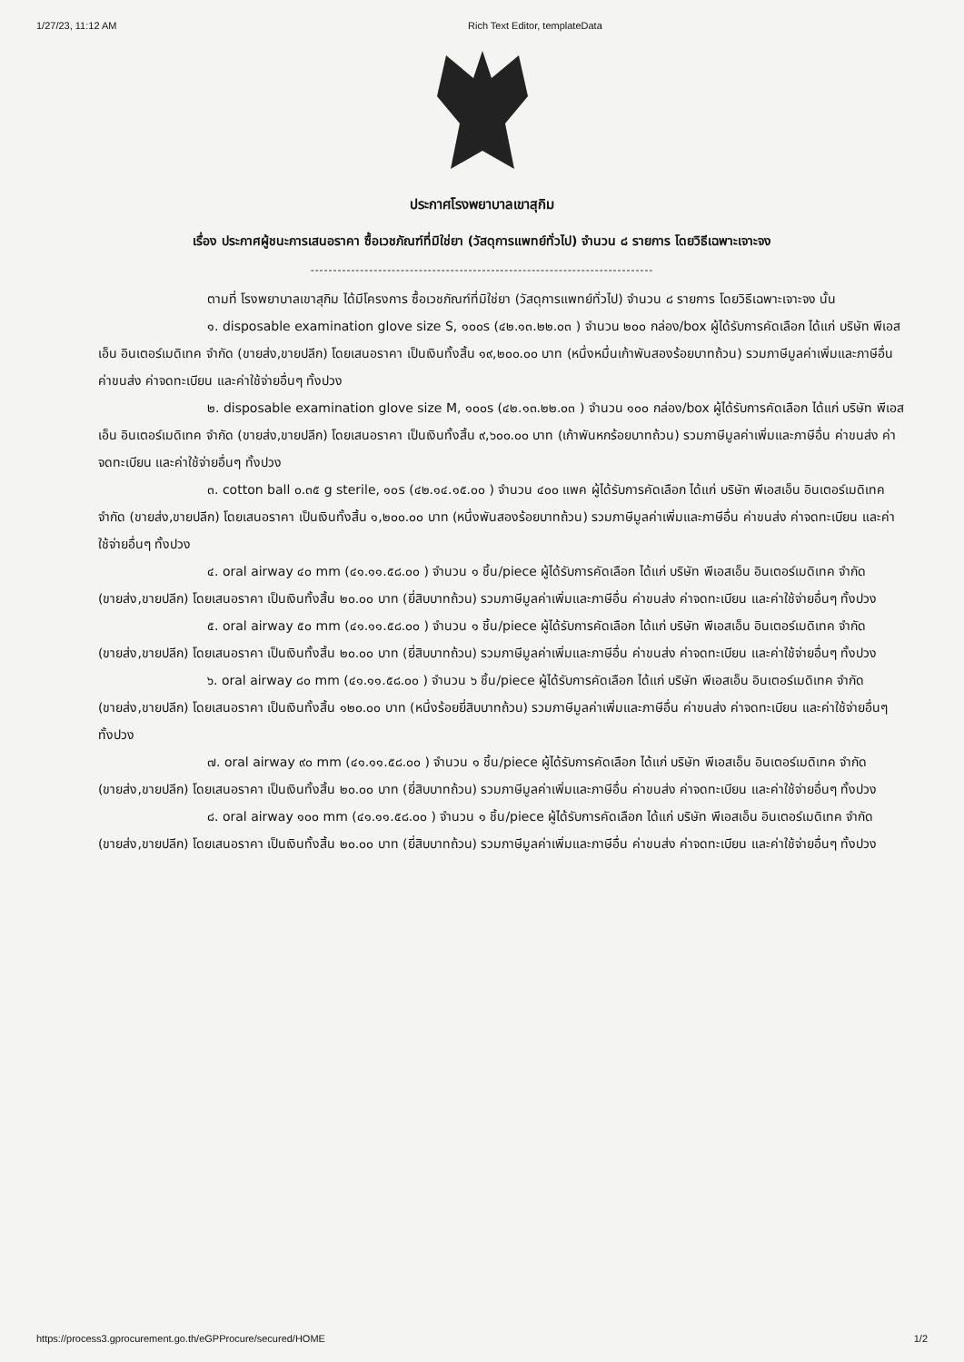1/27/23, 11:12 AM Rich Text Editor, templateData
ประกาศโรงพยาบาลเขาสุกิม
เรื่อง ประกาศผู้ชนะการเสนอราคา ซื้อเวชภัณฑ์ที่มิใช่ยา (วัสดุการแพทย์ทั่วไป) จำนวน ๘ รายการ โดยวิธีเฉพาะเจาะจง
----------------------------------------------------------------------------
ตามที่ โรงพยาบาลเขาสุกิม ได้มีโครงการ ซื้อเวชภัณฑ์ที่มิใช่ยา (วัสดุการแพทย์ทั่วไป) จำนวน ๘ รายการ โดยวิธีเฉพาะเจาะจง นั้น
๑. disposable examination glove size S, ๑๐๐s (๔๒.๑๓.๒๒.๐๓ ) จำนวน ๒๐๐ กล่อง/box ผู้ได้รับการคัดเลือก ได้แก่ บริษัท พีเอสเอ็น อินเตอร์เมดิเทค จำกัด (ขายส่ง,ขายปลีก) โดยเสนอราคา เป็นเงินทั้งสิ้น ๑๙,๒๐๐.๐๐ บาท (หนึ่งหมื่นเก้าพันสองร้อยบาทถ้วน) รวมภาษีมูลค่าเพิ่มและภาษีอื่น ค่าขนส่ง ค่าจดทะเบียน และค่าใช้จ่ายอื่นๆ ทั้งปวง
๒. disposable examination glove size M, ๑๐๐s (๔๒.๑๓.๒๒.๐๓ ) จำนวน ๑๐๐ กล่อง/box ผู้ได้รับการคัดเลือก ได้แก่ บริษัท พีเอสเอ็น อินเตอร์เมดิเทค จำกัด (ขายส่ง,ขายปลีก) โดยเสนอราคา เป็นเงินทั้งสิ้น ๙,๖๐๐.๐๐ บาท (เก้าพันหกร้อยบาทถ้วน) รวมภาษีมูลค่าเพิ่มและภาษีอื่น ค่าขนส่ง ค่าจดทะเบียน และค่าใช้จ่ายอื่นๆ ทั้งปวง
๓. cotton ball ๐.๓๕ g sterile, ๑๐s (๔๒.๑๔.๑๕.๐๐ ) จำนวน ๔๐๐ แพค ผู้ได้รับการคัดเลือก ได้แก่ บริษัท พีเอสเอ็น อินเตอร์เมดิเทค จำกัด (ขายส่ง,ขายปลีก) โดยเสนอราคา เป็นเงินทั้งสิ้น ๑,๒๐๐.๐๐ บาท (หนึ่งพันสองร้อยบาทถ้วน) รวมภาษีมูลค่าเพิ่มและภาษีอื่น ค่าขนส่ง ค่าจดทะเบียน และค่าใช้จ่ายอื่นๆ ทั้งปวง
๔. oral airway ๔๐ mm (๔๑.๑๑.๕๘.๐๐ ) จำนวน ๑ ชิ้น/piece ผู้ได้รับการคัดเลือก ได้แก่ บริษัท พีเอสเอ็น อินเตอร์เมดิเทค จำกัด (ขายส่ง,ขายปลีก) โดยเสนอราคา เป็นเงินทั้งสิ้น ๒๐.๐๐ บาท (ยี่สิบบาทถ้วน) รวมภาษีมูลค่าเพิ่มและภาษีอื่น ค่าขนส่ง ค่าจดทะเบียน และค่าใช้จ่ายอื่นๆ ทั้งปวง
๕. oral airway ๕๐ mm (๔๑.๑๑.๕๘.๐๐ ) จำนวน ๑ ชิ้น/piece ผู้ได้รับการคัดเลือก ได้แก่ บริษัท พีเอสเอ็น อินเตอร์เมดิเทค จำกัด (ขายส่ง,ขายปลีก) โดยเสนอราคา เป็นเงินทั้งสิ้น ๒๐.๐๐ บาท (ยี่สิบบาทถ้วน) รวมภาษีมูลค่าเพิ่มและภาษีอื่น ค่าขนส่ง ค่าจดทะเบียน และค่าใช้จ่ายอื่นๆ ทั้งปวง
๖. oral airway ๘๐ mm (๔๑.๑๑.๕๘.๐๐ ) จำนวน ๖ ชิ้น/piece ผู้ได้รับการคัดเลือก ได้แก่ บริษัท พีเอสเอ็น อินเตอร์เมดิเทค จำกัด (ขายส่ง,ขายปลีก) โดยเสนอราคา เป็นเงินทั้งสิ้น ๑๒๐.๐๐ บาท (หนึ่งร้อยยี่สิบบาทถ้วน) รวมภาษีมูลค่าเพิ่มและภาษีอื่น ค่าขนส่ง ค่าจดทะเบียน และค่าใช้จ่ายอื่นๆ ทั้งปวง
๗. oral airway ๙๐ mm (๔๑.๑๑.๕๘.๐๐ ) จำนวน ๑ ชิ้น/piece ผู้ได้รับการคัดเลือก ได้แก่ บริษัท พีเอสเอ็น อินเตอร์เมดิเทค จำกัด (ขายส่ง,ขายปลีก) โดยเสนอราคา เป็นเงินทั้งสิ้น ๒๐.๐๐ บาท (ยี่สิบบาทถ้วน) รวมภาษีมูลค่าเพิ่มและภาษีอื่น ค่าขนส่ง ค่าจดทะเบียน และค่าใช้จ่ายอื่นๆ ทั้งปวง
๘. oral airway ๑๐๐ mm (๔๑.๑๑.๕๘.๐๐ ) จำนวน ๑ ชิ้น/piece ผู้ได้รับการคัดเลือก ได้แก่ บริษัท พีเอสเอ็น อินเตอร์เมดิเทค จำกัด (ขายส่ง,ขายปลีก) โดยเสนอราคา เป็นเงินทั้งสิ้น ๒๐.๐๐ บาท (ยี่สิบบาทถ้วน) รวมภาษีมูลค่าเพิ่มและภาษีอื่น ค่าขนส่ง ค่าจดทะเบียน และค่าใช้จ่ายอื่นๆ ทั้งปวง
https://process3.gprocurement.go.th/eGPProcure/secured/HOME 1/2